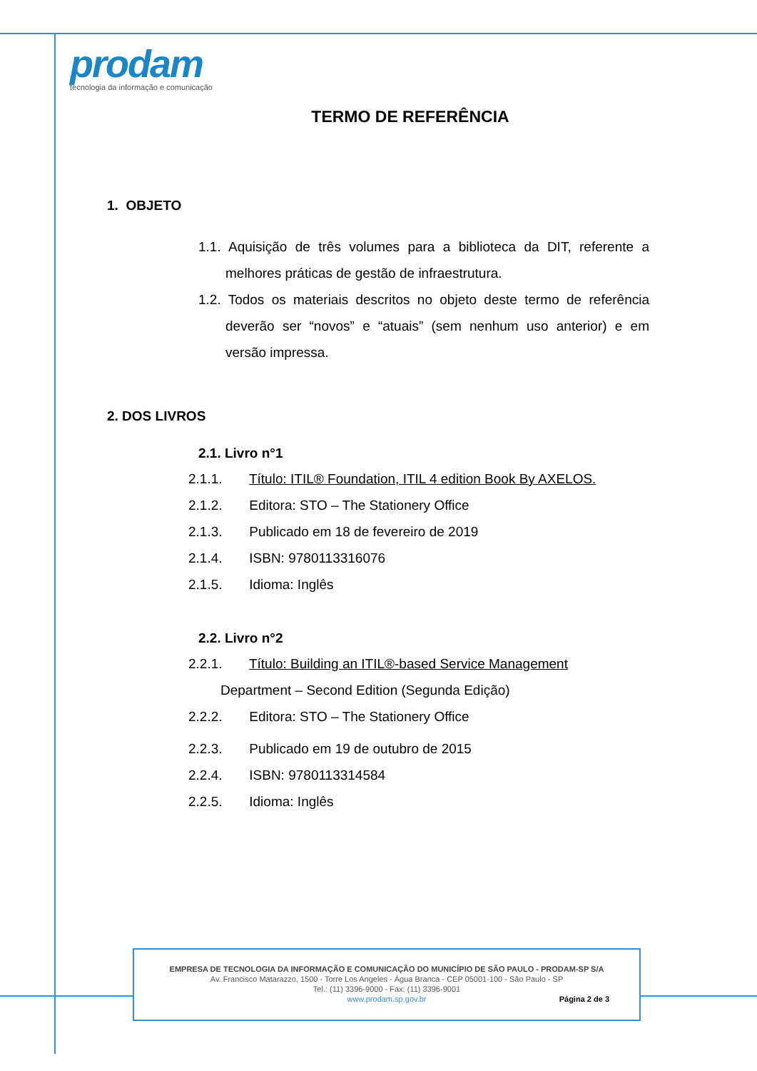prodam
tecnologia da informação e comunicação
TERMO DE REFERÊNCIA
1. OBJETO
1.1. Aquisição de três volumes para a biblioteca da DIT, referente a melhores práticas de gestão de infraestrutura.
1.2. Todos os materiais descritos no objeto deste termo de referência deverão ser “novos” e “atuais” (sem nenhum uso anterior) e em versão impressa.
2. DOS LIVROS
2.1. Livro n°1
2.1.1. Título: ITIL® Foundation, ITIL 4 edition Book By AXELOS.
2.1.2. Editora: STO – The Stationery Office
2.1.3. Publicado em 18 de fevereiro de 2019
2.1.4. ISBN: 9780113316076
2.1.5. Idioma: Inglês
2.2. Livro n°2
2.2.1. Título: Building an ITIL®-based Service Management
Department – Second Edition (Segunda Edição)
2.2.2. Editora: STO – The Stationery Office
2.2.3. Publicado em 19 de outubro de 2015
2.2.4. ISBN: 9780113314584
2.2.5. Idioma: Inglês
EMPRESA DE TECNOLOGIA DA INFORMAÇÃO E COMUNICAÇÃO DO MUNICÍPIO DE SÃO PAULO - PRODAM-SP S/A
Av. Francisco Matarazzo, 1500 - Torre Los Angeles - Água Branca - CEP 05001-100 - São Paulo - SP
Tel.: (11) 3396-9000 - Fax: (11) 3396-9001
www.prodam.sp.gov.br Página 2 de 3